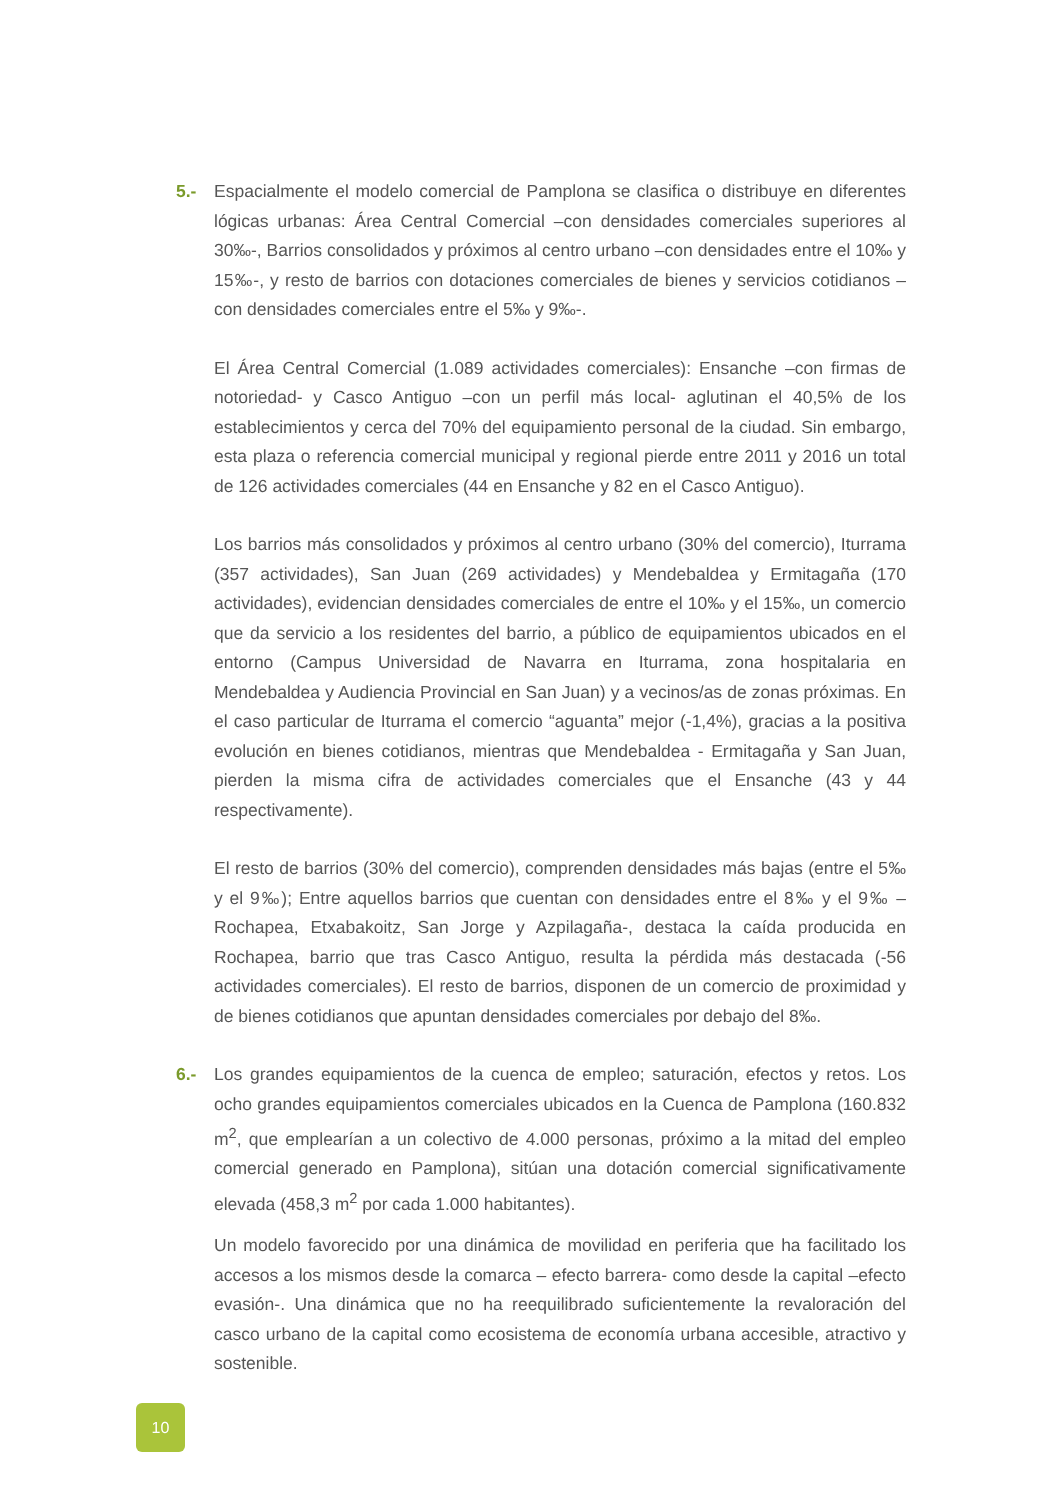5.- Espacialmente el modelo comercial de Pamplona se clasifica o distribuye en diferentes lógicas urbanas: Área Central Comercial –con densidades comerciales superiores al 30‰-, Barrios consolidados y próximos al centro urbano –con densidades entre el 10‰ y 15‰-, y resto de barrios con dotaciones comerciales de bienes y servicios cotidianos –con densidades comerciales entre el 5‰ y 9‰-.
El Área Central Comercial (1.089 actividades comerciales): Ensanche –con firmas de notoriedad- y Casco Antiguo –con un perfil más local- aglutinan el 40,5% de los establecimientos y cerca del 70% del equipamiento personal de la ciudad. Sin embargo, esta plaza o referencia comercial municipal y regional pierde entre 2011 y 2016 un total de 126 actividades comerciales (44 en Ensanche y 82 en el Casco Antiguo).
Los barrios más consolidados y próximos al centro urbano (30% del comercio), Iturrama (357 actividades), San Juan (269 actividades) y Mendebaldea y Ermitagaña (170 actividades), evidencian densidades comerciales de entre el 10‰ y el 15‰, un comercio que da servicio a los residentes del barrio, a público de equipamientos ubicados en el entorno (Campus Universidad de Navarra en Iturrama, zona hospitalaria en Mendebaldea y Audiencia Provincial en San Juan) y a vecinos/as de zonas próximas. En el caso particular de Iturrama el comercio “aguanta” mejor (-1,4%), gracias a la positiva evolución en bienes cotidianos, mientras que Mendebaldea - Ermitagaña y San Juan, pierden la misma cifra de actividades comerciales que el Ensanche (43 y 44 respectivamente).
El resto de barrios (30% del comercio), comprenden densidades más bajas (entre el 5‰ y el 9‰); Entre aquellos barrios que cuentan con densidades entre el 8‰ y el 9‰ –Rochapea, Etxabakoitz, San Jorge y Azpilagaña-, destaca la caída producida en Rochapea, barrio que tras Casco Antiguo, resulta la pérdida más destacada (-56 actividades comerciales). El resto de barrios, disponen de un comercio de proximidad y de bienes cotidianos que apuntan densidades comerciales por debajo del 8‰.
6.- Los grandes equipamientos de la cuenca de empleo; saturación, efectos y retos. Los ocho grandes equipamientos comerciales ubicados en la Cuenca de Pamplona (160.832 m<sup>2</sup>, que emplearían a un colectivo de 4.000 personas, próximo a la mitad del empleo comercial generado en Pamplona), sitúan una dotación comercial significativamente elevada (458,3 m<sup>2</sup> por cada 1.000 habitantes).
Un modelo favorecido por una dinámica de movilidad en periferia que ha facilitado los accesos a los mismos desde la comarca – efecto barrera- como desde la capital –efecto evasión-. Una dinámica que no ha reequilibrado suficientemente la revaloración del casco urbano de la capital como ecosistema de economía urbana accesible, atractivo y sostenible.
10